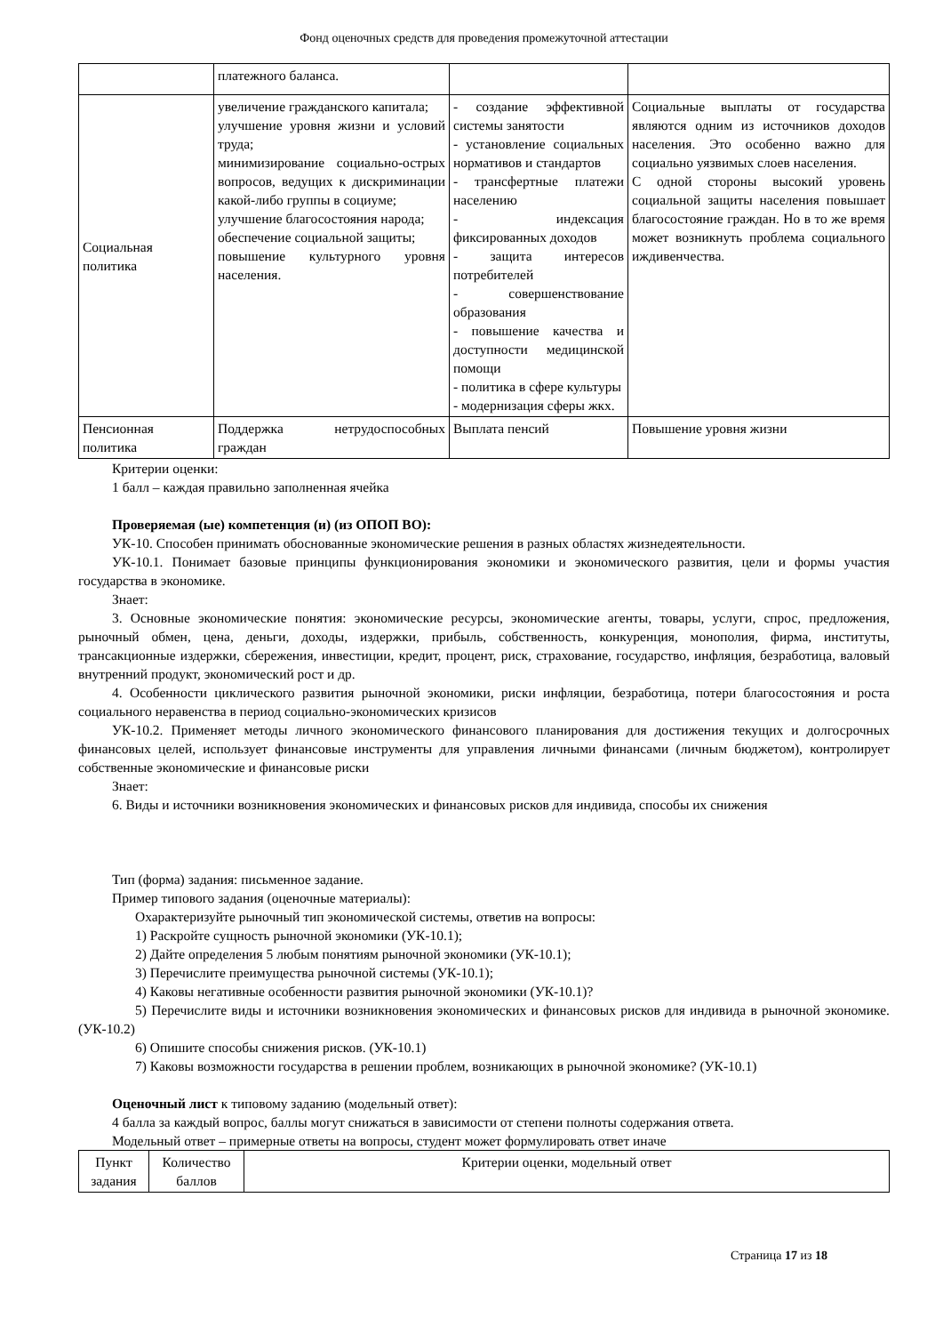Фонд оценочных средств для проведения промежуточной аттестации
| | платежного баланса. | | |
| Социальная политика | увеличение гражданского капитала; улучшение уровня жизни и условий труда; минимизирование социально-острых вопросов, ведущих к дискриминации какой-либо группы в социуме; улучшение благосостояния народа; обеспечение социальной защиты; повышение культурного уровня населения. | - создание эффективной системы занятости - установление социальных нормативов и стандартов - трансфертные платежи населению - индексация фиксированных доходов - защита интересов потребителей - совершенствование образования - повышение качества и доступности медицинской помощи - политика в сфере культуры - модернизация сферы жкх. | Социальные выплаты от государства являются одним из источников доходов населения. Это особенно важно для социально уязвимых слоев населения. С одной стороны высокий уровень социальной защиты населения повышает благосостояние граждан. Но в то же время может возникнуть проблема социального иждивенчества. |
| Пенсионная политика | Поддержка нетрудоспособных граждан | Выплата пенсий | Повышение уровня жизни |
Критерии оценки:
1 балл – каждая правильно заполненная ячейка
Проверяемая (ые) компетенция (и) (из ОПОП ВО):
УК-10. Способен принимать обоснованные экономические решения в разных областях жизнедеятельности.
УК-10.1. Понимает базовые принципы функционирования экономики и экономического развития, цели и формы участия государства в экономике.
Знает:
3. Основные экономические понятия: экономические ресурсы, экономические агенты, товары, услуги, спрос, предложения, рыночный обмен, цена, деньги, доходы, издержки, прибыль, собственность, конкуренция, монополия, фирма, институты, трансакционные издержки, сбережения, инвестиции, кредит, процент, риск, страхование, государство, инфляция, безработица, валовый внутренний продукт, экономический рост и др.
4. Особенности циклического развития рыночной экономики, риски инфляции, безработица, потери благосостояния и роста социального неравенства в период социально-экономических кризисов
УК-10.2. Применяет методы личного экономического финансового планирования для достижения текущих и долгосрочных финансовых целей, использует финансовые инструменты для управления личными финансами (личным бюджетом), контролирует собственные экономические и финансовые риски
Знает:
6. Виды и источники возникновения экономических и финансовых рисков для индивида, способы их снижения
Тип (форма) задания: письменное задание.
Пример типового задания (оценочные материалы):
Охарактеризуйте рыночный тип экономической системы, ответив на вопросы:
1) Раскройте сущность рыночной экономики (УК-10.1);
2) Дайте определения 5 любым понятиям рыночной экономики (УК-10.1);
3) Перечислите преимущества рыночной системы (УК-10.1);
4) Каковы негативные особенности развития рыночной экономики (УК-10.1)?
5) Перечислите виды и источники возникновения экономических и финансовых рисков для индивида в рыночной экономике. (УК-10.2)
6) Опишите способы снижения рисков. (УК-10.1)
7) Каковы возможности государства в решении проблем, возникающих в рыночной экономике? (УК-10.1)
Оценочный лист к типовому заданию (модельный ответ):
4 балла за каждый вопрос, баллы могут снижаться в зависимости от степени полноты содержания ответа.
Модельный ответ – примерные ответы на вопросы, студент может формулировать ответ иначе
| Пункт задания | Количество баллов | Критерии оценки, модельный ответ |
| --- | --- | --- |
Страница 17 из 18